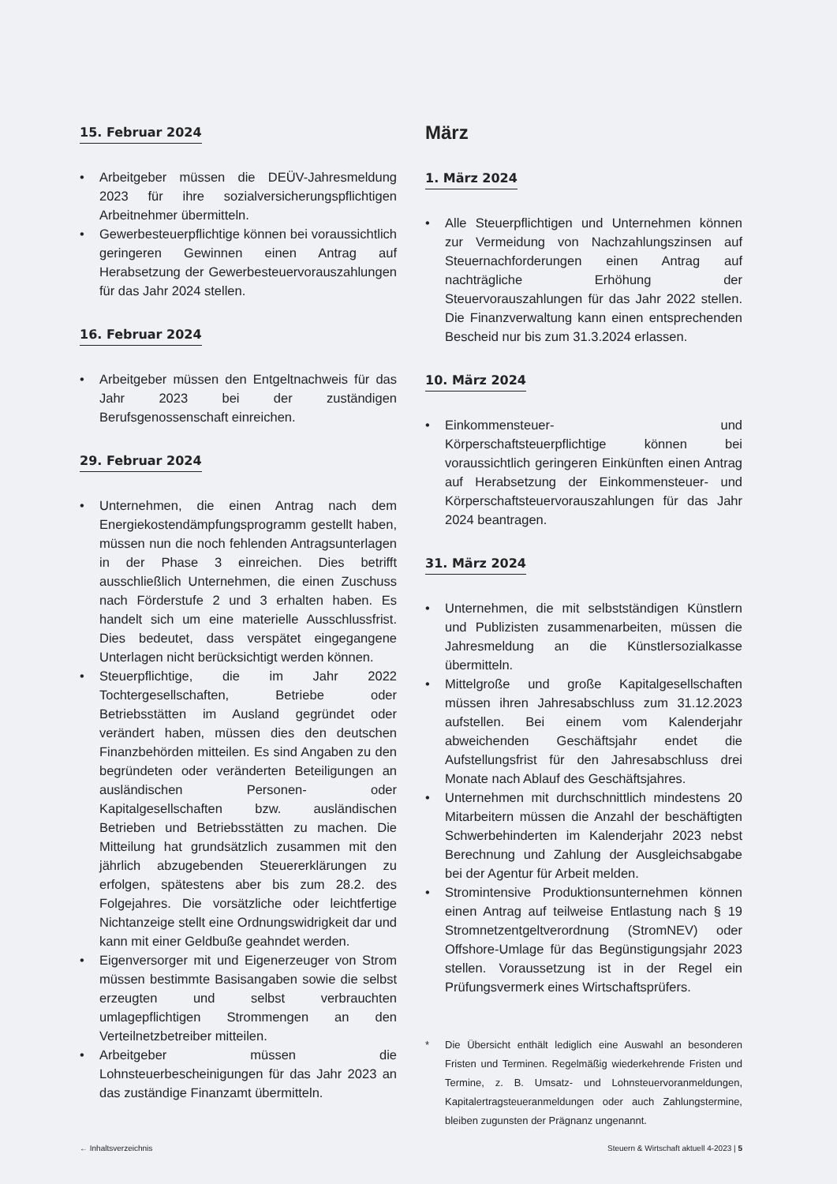15. Februar 2024
• Arbeitgeber müssen die DEÜV-Jahresmeldung 2023 für ihre sozialversicherungspflichtigen Arbeitnehmer übermitteln.
• Gewerbesteuerpflichtige können bei voraussichtlich geringeren Gewinnen einen Antrag auf Herabsetzung der Gewerbesteuervorauszahlungen für das Jahr 2024 stellen.
16. Februar 2024
• Arbeitgeber müssen den Entgeltnachweis für das Jahr 2023 bei der zuständigen Berufsgenossenschaft einreichen.
29. Februar 2024
• Unternehmen, die einen Antrag nach dem Energiekostendämpfungsprogramm gestellt haben, müssen nun die noch fehlenden Antragsunterlagen in der Phase 3 einreichen. Dies betrifft ausschließlich Unternehmen, die einen Zuschuss nach Förderstufe 2 und 3 erhalten haben. Es handelt sich um eine materielle Ausschlussfrist. Dies bedeutet, dass verspätet eingegangene Unterlagen nicht berücksichtigt werden können.
• Steuerpflichtige, die im Jahr 2022 Tochtergesellschaften, Betriebe oder Betriebsstätten im Ausland gegründet oder verändert haben, müssen dies den deutschen Finanzbehörden mitteilen. Es sind Angaben zu den begründeten oder veränderten Beteiligungen an ausländischen Personen- oder Kapitalgesellschaften bzw. ausländischen Betrieben und Betriebsstätten zu machen. Die Mitteilung hat grundsätzlich zusammen mit den jährlich abzugebenden Steuererklärungen zu erfolgen, spätestens aber bis zum 28.2. des Folgejahres. Die vorsätzliche oder leichtfertige Nichtanzeige stellt eine Ordnungswidrigkeit dar und kann mit einer Geldbuße geahndet werden.
• Eigenversorger mit und Eigenerzeuger von Strom müssen bestimmte Basisangaben sowie die selbst erzeugten und selbst verbrauchten umlagepflichtigen Strommengen an den Verteilnetzbetreiber mitteilen.
• Arbeitgeber müssen die Lohnsteuerbescheinigungen für das Jahr 2023 an das zuständige Finanzamt übermitteln.
März
1. März 2024
• Alle Steuerpflichtigen und Unternehmen können zur Vermeidung von Nachzahlungszinsen auf Steuernachforderungen einen Antrag auf nachträgliche Erhöhung der Steuervorauszahlungen für das Jahr 2022 stellen. Die Finanzverwaltung kann einen entsprechenden Bescheid nur bis zum 31.3.2024 erlassen.
10. März 2024
• Einkommensteuer- und Körperschaftsteuerpflichtige können bei voraussichtlich geringeren Einkünften einen Antrag auf Herabsetzung der Einkommensteuer- und Körperschaftsteuervorauszahlungen für das Jahr 2024 beantragen.
31. März 2024
• Unternehmen, die mit selbstständigen Künstlern und Publizisten zusammenarbeiten, müssen die Jahresmeldung an die Künstlersozialkasse übermitteln.
• Mittelgroße und große Kapitalgesellschaften müssen ihren Jahresabschluss zum 31.12.2023 aufstellen. Bei einem vom Kalenderjahr abweichenden Geschäftsjahr endet die Aufstellungsfrist für den Jahresabschluss drei Monate nach Ablauf des Geschäftsjahres.
• Unternehmen mit durchschnittlich mindestens 20 Mitarbeitern müssen die Anzahl der beschäftigten Schwerbehinderten im Kalenderjahr 2023 nebst Berechnung und Zahlung der Ausgleichsabgabe bei der Agentur für Arbeit melden.
• Stromintensive Produktionsunternehmen können einen Antrag auf teilweise Entlastung nach § 19 Stromnetzentgeltverordnung (StromNEV) oder Offshore-Umlage für das Begünstigungsjahr 2023 stellen. Voraussetzung ist in der Regel ein Prüfungsvermerk eines Wirtschaftsprüfers.
* Die Übersicht enthält lediglich eine Auswahl an besonderen Fristen und Terminen. Regelmäßig wiederkehrende Fristen und Termine, z. B. Umsatz- und Lohnsteuervoranmeldungen, Kapitalertragsteueranmeldungen oder auch Zahlungstermine, bleiben zugunsten der Prägnanz ungenannt.
← Inhaltsverzeichnis Steuern & Wirtschaft aktuell 4-2023 | 5